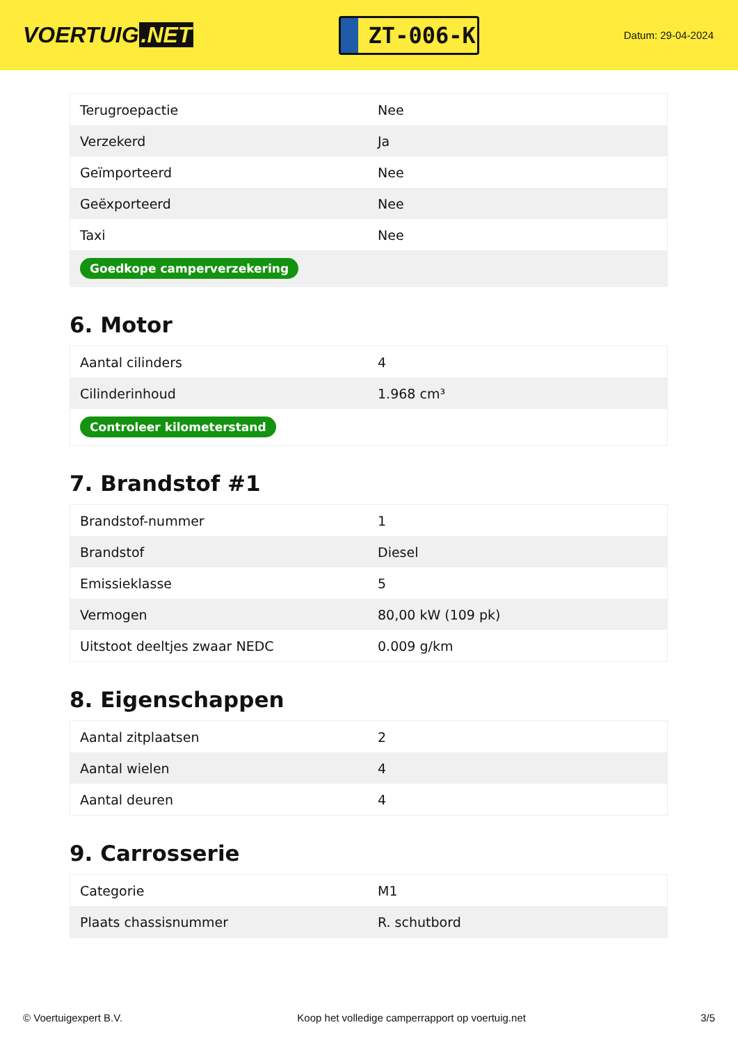VOERTUIG.NET
ZT-006-K
Datum: 29-04-2024
| Terugroepactie | Nee |
| Verzekerd | Ja |
| Geïmporteerd | Nee |
| Geëxporteerd | Nee |
| Taxi | Nee |
| Goedkope camperverzekering | |
6. Motor
| Aantal cilinders | 4 |
| Cilinderinhoud | 1.968 cm³ |
| Controleer kilometerstand | |
7. Brandstof #1
| Brandstof-nummer | 1 |
| Brandstof | Diesel |
| Emissieklasse | 5 |
| Vermogen | 80,00 kW (109 pk) |
| Uitstoot deeltjes zwaar NEDC | 0.009 g/km |
8. Eigenschappen
| Aantal zitplaatsen | 2 |
| Aantal wielen | 4 |
| Aantal deuren | 4 |
9. Carrosserie
| Categorie | M1 |
| Plaats chassisnummer | R. schutbord |
© Voertuigexpert B.V. Koop het volledige camperrapport op voertuig.net 3/5